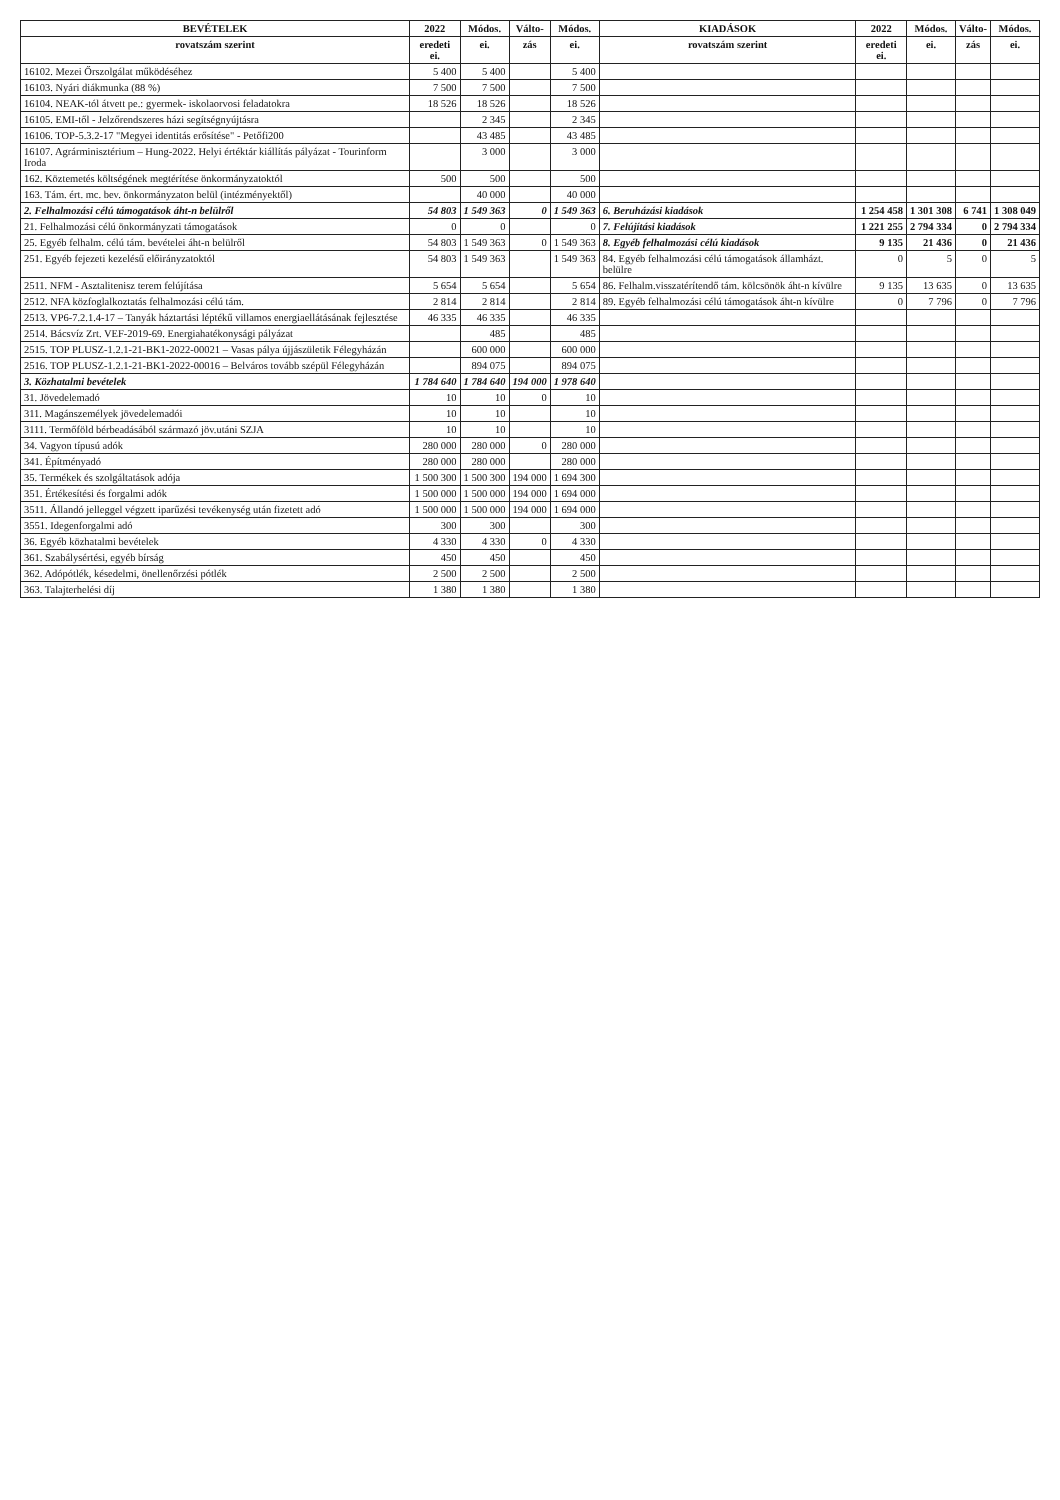| BEVÉTELEK | 2022 | Módos. | Válto- | Módos. | KIADÁSOK | 2022 | Módos. | Válto- | Módos. |
| --- | --- | --- | --- | --- | --- | --- | --- | --- | --- |
| rovatszám szerint | eredeti ei. | ei. | zás | ei. | rovatszám szerint | eredeti ei. | ei. | zás | ei. |
| 16102. Mezei Őrszolgálat működéséhez | 5 400 | 5 400 | | 5 400 | | | | | |
| 16103. Nyári diákmunka (88 %) | 7 500 | 7 500 | | 7 500 | | | | | |
| 16104. NEAK-tól átvett pe.: gyermek- iskolaorvosi feladatokra | 18 526 | 18 526 | | 18 526 | | | | | |
| 16105. EMI-től - Jelzőrendszeres házi segítségnyújtásra | | 2 345 | | 2 345 | | | | | |
| 16106. TOP-5.3.2-17 "Megyei identitás erősítése" - Petőfi200 | | 43 485 | | 43 485 | | | | | |
| 16107. Agrárminisztérium – Hung-2022. Helyi értéktár kiállítás pályázat - Tourinform Iroda | | 3 000 | | 3 000 | | | | | |
| 162. Köztemetés költségének megtérítése önkormányzatoktól | 500 | 500 | | 500 | | | | | |
| 163. Tám. ért. mc. bev. önkormányzaton belül (intézményektől) | | 40 000 | | 40 000 | | | | | |
| 2. Felhalmozási célú támogatások áht-n belülről | 54 803 | 1 549 363 | 0 | 1 549 363 | 6. Beruházási kiadások | 1 254 458 | 1 301 308 | 6 741 | 1 308 049 |
| 21. Felhalmozási célú önkormányzati támogatások | 0 | 0 | | 0 | 7. Felújítási kiadások | 1 221 255 | 2 794 334 | 0 | 2 794 334 |
| 25. Egyéb felhalm. célú tám. bevételei áht-n belülről | 54 803 | 1 549 363 | 0 | 1 549 363 | 8. Egyéb felhalmozási célú kiadások | 9 135 | 21 436 | 0 | 21 436 |
| 251. Egyéb fejezeti kezelésű előirányzatoktól | 54 803 | 1 549 363 | | 1 549 363 | 84. Egyéb felhalmozási célú támogatások államházt. belülre | 0 | 5 | 0 | 5 |
| 2511. NFM - Asztalitenisz terem felújítása | 5 654 | 5 654 | | 5 654 | 86. Felhalm.visszatérítendő tám. kölcsönök áht-n kívülre | 9 135 | 13 635 | 0 | 13 635 |
| 2512. NFA közfoglalkoztatás felhalmozási célú tám. | 2 814 | 2 814 | | 2 814 | 89. Egyéb felhalmozási célú támogatások áht-n kívülre | 0 | 7 796 | 0 | 7 796 |
| 2513. VP6-7.2.1.4-17 – Tanyák háztartási léptékű villamos energiaellátásának fejlesztése | 46 335 | 46 335 | | 46 335 | | | | | |
| 2514. Bácsvíz Zrt. VEF-2019-69. Energiahatékonysági pályázat | | 485 | | 485 | | | | | |
| 2515. TOP PLUSZ-1.2.1-21-BK1-2022-00021 – Vasas pálya újjászületik Félegyházán | | 600 000 | | 600 000 | | | | | |
| 2516. TOP PLUSZ-1.2.1-21-BK1-2022-00016 – Belváros tovább szépül Félegyházán | | 894 075 | | 894 075 | | | | | |
| 3. Közhatalmi bevételek | 1 784 640 | 1 784 640 | 194 000 | 1 978 640 | | | | | |
| 31. Jövedelemadó | 10 | 10 | 0 | 10 | | | | | |
| 311. Magánszemélyek jövedelemadói | 10 | 10 | | 10 | | | | | |
| 3111. Termőföld bérbeadásából származó jöv.utáni SZJA | 10 | 10 | | 10 | | | | | |
| 34. Vagyon típusú adók | 280 000 | 280 000 | 0 | 280 000 | | | | | |
| 341. Építményadó | 280 000 | 280 000 | | 280 000 | | | | | |
| 35. Termékek és szolgáltatások adója | 1 500 300 | 1 500 300 | 194 000 | 1 694 300 | | | | | |
| 351. Értékesítési és forgalmi adók | 1 500 000 | 1 500 000 | 194 000 | 1 694 000 | | | | | |
| 3511. Állandó jelleggel végzett iparűzési tevékenység után fizetett adó | 1 500 000 | 1 500 000 | 194 000 | 1 694 000 | | | | | |
| 3551. Idegenforgalmi adó | 300 | 300 | | 300 | | | | | |
| 36. Egyéb közhatalmi bevételek | 4 330 | 4 330 | 0 | 4 330 | | | | | |
| 361. Szabálysértési, egyéb bírság | 450 | 450 | | 450 | | | | | |
| 362. Adópótlék, késedelmi, önellenőrzési pótlék | 2 500 | 2 500 | | 2 500 | | | | | |
| 363. Talajterhelési díj | 1 380 | 1 380 | | 1 380 | | | | | |